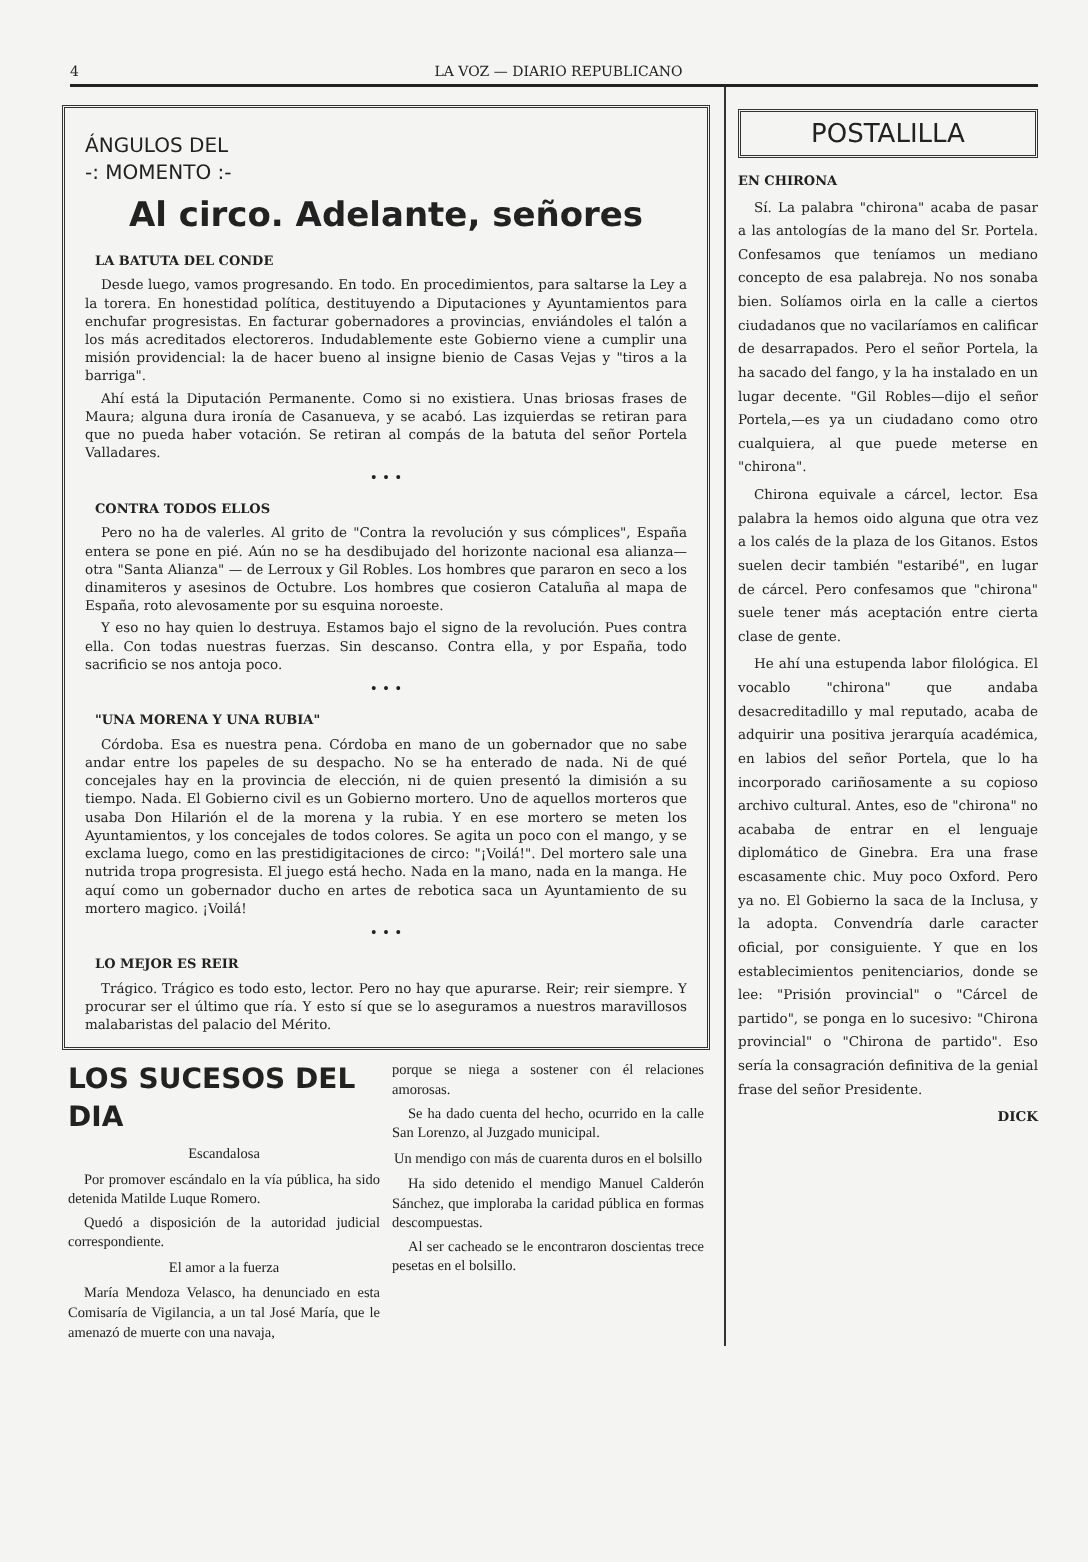4 LA VOZ — DIARIO REPUBLICANO
ÁNGULOS DEL
-: MOMENTO :-
Al circo. Adelante, señores
LA BATUTA DEL CONDE
Desde luego, vamos progresando. En todo. En procedimientos, para saltarse la Ley a la torera. En honestidad política, destituyendo a Diputaciones y Ayuntamientos para enchufar progresistas. En facturar gobernadores a provincias, enviándoles el talón a los más acreditados electoreros. Indudablemente este Gobierno viene a cumplir una misión providencial: la de hacer bueno al insigne bienio de Casas Vejas y "tiros a la barriga".
Ahí está la Diputación Permanente. Como si no existiera. Unas briosas frases de Maura; alguna dura ironía de Casanueva, y se acabó. Las izquierdas se retiran para que no pueda haber votación. Se retiran al compás de la batuta del señor Portela Valladares.
• • •
CONTRA TODOS ELLOS
Pero no ha de valerles. Al grito de "Contra la revolución y sus cómplices", España entera se pone en pié. Aún no se ha desdibujado del horizonte nacional esa alianza—otra "Santa Alianza" — de Lerroux y Gil Robles. Los hombres que pararon en seco a los dinamiteros y asesinos de Octubre. Los hombres que cosieron Cataluña al mapa de España, roto alevosamente por su esquina noroeste.
Y eso no hay quien lo destruya. Estamos bajo el signo de la revolución. Pues contra ella. Con todas nuestras fuerzas. Sin descanso. Contra ella, y por España, todo sacrificio se nos antoja poco.
• • •
"UNA MORENA Y UNA RUBIA"
Córdoba. Esa es nuestra pena. Córdoba en mano de un gobernador que no sabe andar entre los papeles de su despacho. No se ha enterado de nada. Ni de qué concejales hay en la provincia de elección, ni de quien presentó la dimisión a su tiempo. Nada. El Gobierno civil es un Gobierno mortero. Uno de aquellos morteros que usaba Don Hilarión el de la morena y la rubia. Y en ese mortero se meten los Ayuntamientos, y los concejales de todos colores. Se agita un poco con el mango, y se exclama luego, como en las prestidigitaciones de circo: "¡Voilá!". Del mortero sale una nutrida tropa progresista. El juego está hecho. Nada en la mano, nada en la manga. He aquí como un gobernador ducho en artes de rebotica saca un Ayuntamiento de su mortero magico. ¡Voilá!
• • •
LO MEJOR ES REIR
Trágico. Trágico es todo esto, lector. Pero no hay que apurarse. Reir; reir siempre. Y procurar ser el último que ría. Y esto sí que se lo aseguramos a nuestros maravillosos malabaristas del palacio del Mérito.
LOS SUCESOS DEL DIA
Escandalosa
Por promover escándalo en la vía pública, ha sido detenida Matilde Luque Romero.
Quedó a disposición de la autoridad judicial correspondiente.
El amor a la fuerza
María Mendoza Velasco, ha denunciado en esta Comisaría de Vigilancia, a un tal José María, que le amenazó de muerte con una navaja,
porque se niega a sostener con él relaciones amorosas.
Se ha dado cuenta del hecho, ocurrido en la calle San Lorenzo, al Juzgado municipal.
Un mendigo con más de cuarenta duros en el bolsillo
Ha sido detenido el mendigo Manuel Calderón Sánchez, que imploraba la caridad pública en formas descompuestas.
Al ser cacheado se le encontraron doscientas trece pesetas en el bolsillo.
POSTALILLA
EN CHIRONA
Sí. La palabra "chirona" acaba de pasar a las antologías de la mano del Sr. Portela. Confesamos que teníamos un mediano concepto de esa palabreja. No nos sonaba bien. Solíamos oirla en la calle a ciertos ciudadanos que no vacilaríamos en calificar de desarrapados. Pero el señor Portela, la ha sacado del fango, y la ha instalado en un lugar decente. "Gil Robles—dijo el señor Portela,—es ya un ciudadano como otro cualquiera, al que puede meterse en "chirona".
Chirona equivale a cárcel, lector. Esa palabra la hemos oido alguna que otra vez a los calés de la plaza de los Gitanos. Estos suelen decir también "estaribé", en lugar de cárcel. Pero confesamos que "chirona" suele tener más aceptación entre cierta clase de gente.
He ahí una estupenda labor filológica. El vocablo "chirona" que andaba desacreditadillo y mal reputado, acaba de adquirir una positiva jerarquía académica, en labios del señor Portela, que lo ha incorporado cariñosamente a su copioso archivo cultural. Antes, eso de "chirona" no acababa de entrar en el lenguaje diplomático de Ginebra. Era una frase escasamente chic. Muy poco Oxford. Pero ya no. El Gobierno la saca de la Inclusa, y la adopta. Convendría darle caracter oficial, por consiguiente. Y que en los establecimientos penitenciarios, donde se lee: "Prisión provincial" o "Cárcel de partido", se ponga en lo sucesivo: "Chirona provincial" o "Chirona de partido". Eso sería la consagración definitiva de la genial frase del señor Presidente.
DICK